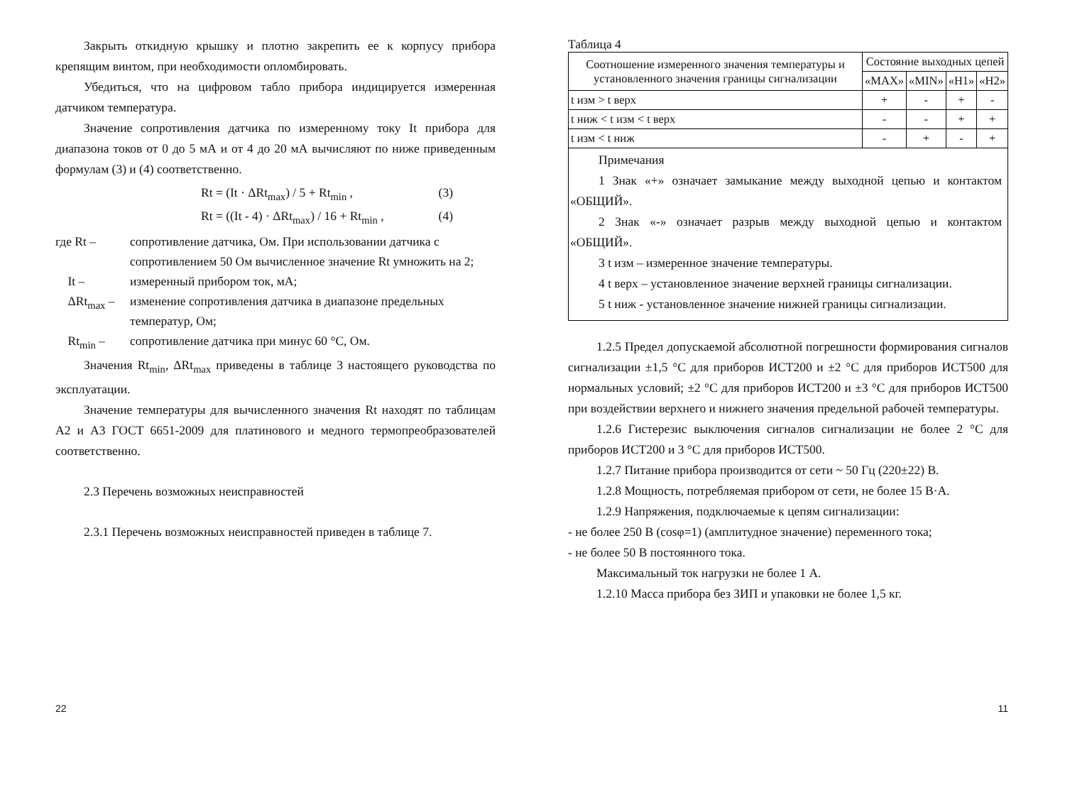Закрыть откидную крышку и плотно закрепить ее к корпусу прибора крепящим винтом, при необходимости опломбировать.
Убедиться, что на цифровом табло прибора индицируется измеренная датчиком температура.
Значение сопротивления датчика по измеренному току It прибора для диапазона токов от 0 до 5 мА и от 4 до 20 мА вычисляют по ниже приведенным формулам (3) и (4) соответственно.
Rt = (It · ΔRt<sub>max</sub>) / 5 + Rt<sub>min</sub> , (3)
Rt = ((It - 4) · ΔRt<sub>max</sub>) / 16 + Rt<sub>min</sub> , (4)
где Rt – сопротивление датчика, Ом. При использовании датчика с сопротивлением 50 Ом вычисленное значение Rt умножить на 2;
It – измеренный прибором ток, мА;
ΔRt<sub>max</sub> – изменение сопротивления датчика в диапазоне предельных температур, Ом;
Rt<sub>min</sub> – сопротивление датчика при минус 60 °С, Ом.
Значения Rt<sub>min</sub>, ΔRt<sub>max</sub> приведены в таблице 3 настоящего руководства по эксплуатации.
Значение температуры для вычисленного значения Rt находят по таблицам А2 и А3 ГОСТ 6651-2009 для платинового и медного термопреобразователей соответственно.
2.3 Перечень возможных неисправностей
2.3.1 Перечень возможных неисправностей приведен в таблице 7.
22
Таблица 4
| Соотношение измеренного значения температуры и установленного значения границы сигнализации | Состояние выходных цепей | | | |
| --- | --- | --- | --- | --- |
| | «MAX» | «MIN» | «Н1» | «Н2» |
| t изм > t верх | + | - | + | - |
| t ниж < t изм < t верх | - | - | + | + |
| t изм < t ниж | - | + | - | + |
| Примечания 1 Знак «+» означает замыкание между выходной цепью и контактом «ОБЩИЙ». 2 Знак «-» означает разрыв между выходной цепью и контактом «ОБЩИЙ». 3 t изм – измеренное значение температуры. 4 t верх – установленное значение верхней границы сигнализации. 5 t ниж - установленное значение нижней границы сигнализации. | | | | |
1.2.5 Предел допускаемой абсолютной погрешности формирования сигналов сигнализации ±1,5 °С для приборов ИСТ200 и ±2 °С для приборов ИСТ500 для нормальных условий; ±2 °С для приборов ИСТ200 и ±3 °С для приборов ИСТ500 при воздействии верхнего и нижнего значения предельной рабочей температуры.
1.2.6 Гистерезис выключения сигналов сигнализации не более 2 °С для приборов ИСТ200 и 3 °С для приборов ИСТ500.
1.2.7 Питание прибора производится от сети ~ 50 Гц (220±22) В.
1.2.8 Мощность, потребляемая прибором от сети, не более 15 В·А.
1.2.9 Напряжения, подключаемые к цепям сигнализации:
- не более 250 В (cosφ=1) (амплитудное значение) переменного тока;
- не более 50 В постоянного тока.
Максимальный ток нагрузки не более 1 А.
1.2.10 Масса прибора без ЗИП и упаковки не более 1,5 кг.
11